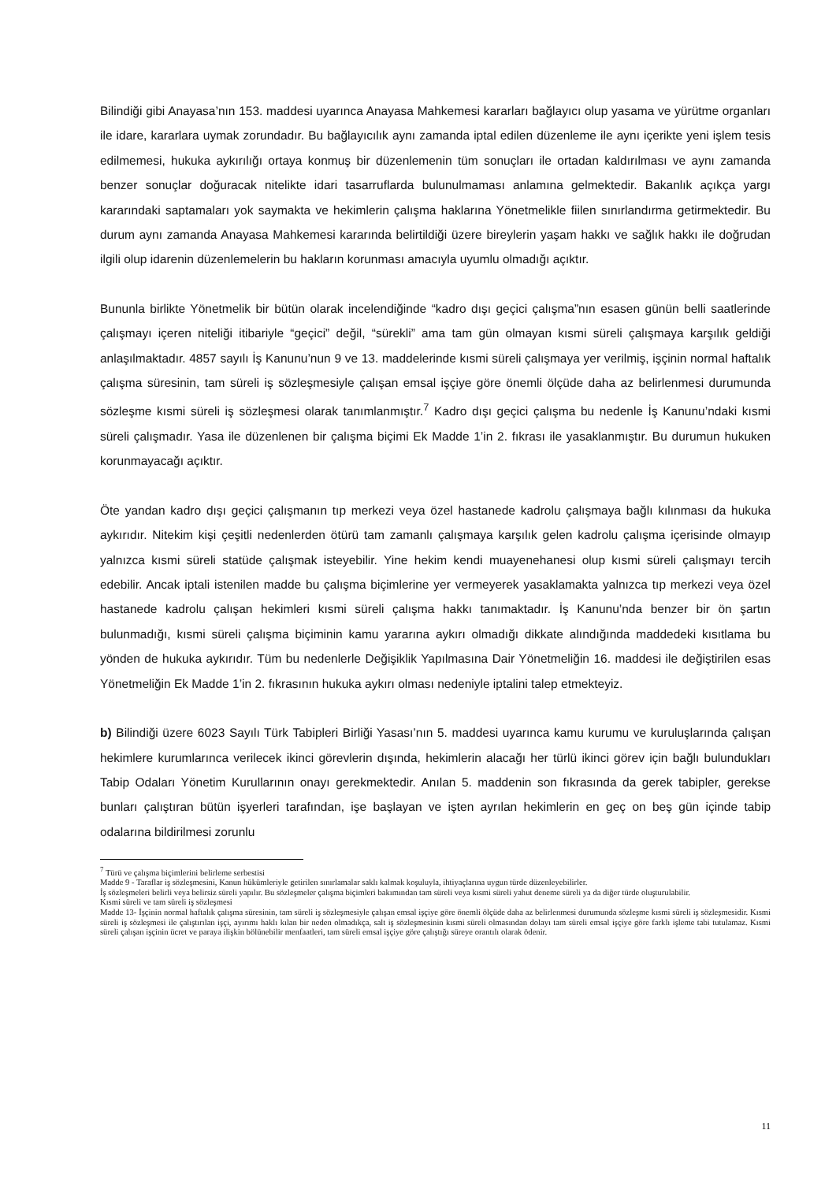Bilindiği gibi Anayasa’nın 153. maddesi uyarınca Anayasa Mahkemesi kararları bağlayıcı olup yasama ve yürütme organları ile idare, kararlara uymak zorundadır. Bu bağlayıcılık aynı zamanda iptal edilen düzenleme ile aynı içerikte yeni işlem tesis edilmemesi, hukuka aykırılığı ortaya konmuş bir düzenlemenin tüm sonuçları ile ortadan kaldırılması ve aynı zamanda benzer sonuçlar doğuracak nitelikte idari tasarruflarda bulunulmaması anlamına gelmektedir. Bakanlık açıkça yargı kararındaki saptamaları yok saymakta ve hekimlerin çalışma haklarına Yönetmelikle fiilen sınırlandırma getirmektedir. Bu durum aynı zamanda Anayasa Mahkemesi kararında belirtildiği üzere bireylerin yaşam hakkı ve sağlık hakkı ile doğrudan ilgili olup idarenin düzenlemelerin bu hakların korunması amacıyla uyumlu olmadığı açıktır.
Bununla birlikte Yönetmelik bir bütün olarak incelendiğinde “kadro dışı geçici çalışma”nın esasen günün belli saatlerinde çalışmayı içeren niteliği itibariyle “geçici” değil, “sürekli” ama tam gün olmayan kısmi süreli çalışmaya karşılık geldiği anlaşılmaktadır. 4857 sayılı İş Kanunu’nun 9 ve 13. maddelerinde kısmi süreli çalışmaya yer verilmiş, işçinin normal haftalık çalışma süresinin, tam süreli iş sözleşmesiyle çalışan emsal işçiye göre önemli ölçüde daha az belirlenmesi durumunda sözleşme kısmi süreli iş sözleşmesi olarak tanımlanmıştır.<sup>7</sup> Kadro dışı geçici çalışma bu nedenle İş Kanunu’ndaki kısmi süreli çalışmadır. Yasa ile düzenlenen bir çalışma biçimi Ek Madde 1’in 2. fıkrası ile yasaklanmıştır. Bu durumun hukuken korunmayacağı açıktır.
Öte yandan kadro dışı geçici çalışmanın tıp merkezi veya özel hastanede kadrolu çalışmaya bağlı kılınması da hukuka aykırıdır. Nitekim kişi çeşitli nedenlerden ötürü tam zamanlı çalışmaya karşılık gelen kadrolu çalışma içerisinde olmayıp yalnızca kısmi süreli statüde çalışmak isteyebilir. Yine hekim kendi muayenehanesi olup kısmi süreli çalışmayı tercih edebilir. Ancak iptali istenilen madde bu çalışma biçimlerine yer vermeyerek yasaklamakta yalnızca tıp merkezi veya özel hastanede kadrolu çalışan hekimleri kısmi süreli çalışma hakkı tanımaktadır. İş Kanunu’nda benzer bir ön şartın bulunmadığı, kısmi süreli çalışma biçiminin kamu yararına aykırı olmadığı dikkate alındığında maddedeki kısıtlama bu yönden de hukuka aykırıdır. Tüm bu nedenlerle Değişiklik Yapılmasına Dair Yönetmeliğin 16. maddesi ile değiştirilen esas Yönetmeliğin Ek Madde 1’in 2. fıkrasının hukuka aykırı olması nedeniyle iptalini talep etmekteyiz.
b) Bilindiği üzere 6023 Sayılı Türk Tabipleri Birliği Yasası’nın 5. maddesi uyarınca kamu kurumu ve kuruluşlarında çalışan hekimlere kurumlarınca verilecek ikinci görevlerin dışında, hekimlerin alacağı her türlü ikinci görev için bağlı bulundukları Tabip Odaları Yönetim Kurullarının onayı gerekmektedir. Anılan 5. maddenin son fıkrasında da gerek tabipler, gerekse bunları çalıştıran bütün işyerleri tarafından, işe başlayan ve işten ayrılan hekimlerin en geç on beş gün içinde tabip odalarına bildirilmesi zorunlu
<sup>7</sup> Türü ve çalışma biçimlerini belirleme serbestisi
Madde 9 - Taraflar iş sözleşmesini, Kanun hükümleriyle getirilen sınırlamalar saklı kalmak koşuluyla, ihtiyaçlarına uygun türde düzenleyebilirler.
İş sözleşmeleri belirli veya belirsiz süreli yapılır. Bu sözleşmeler çalışma biçimleri bakımından tam süreli veya kısmi süreli yahut deneme süreli ya da diğer türde oluşturulabilir.
Kısmi süreli ve tam süreli iş sözleşmesi
Madde 13- İşçinin normal haftalık çalışma süresinin, tam süreli iş sözleşmesiyle çalışan emsal işçiye göre önemli ölçüde daha az belirlenmesi durumunda sözleşme kısmi süreli iş sözleşmesidir. Kısmi süreli iş sözleşmesi ile çalıştırılan işçi, ayırımı haklı kılan bir neden olmadıkça, salt iş sözleşmesinin kısmi süreli olmasından dolayı tam süreli emsal işçiye göre farklı işleme tabi tutulamaz. Kısmi süreli çalışan işçinin ücret ve paraya ilişkin bölünebilir menfaatleri, tam süreli emsal işçiye göre çalıştığı süreye orantılı olarak ödenir.
11